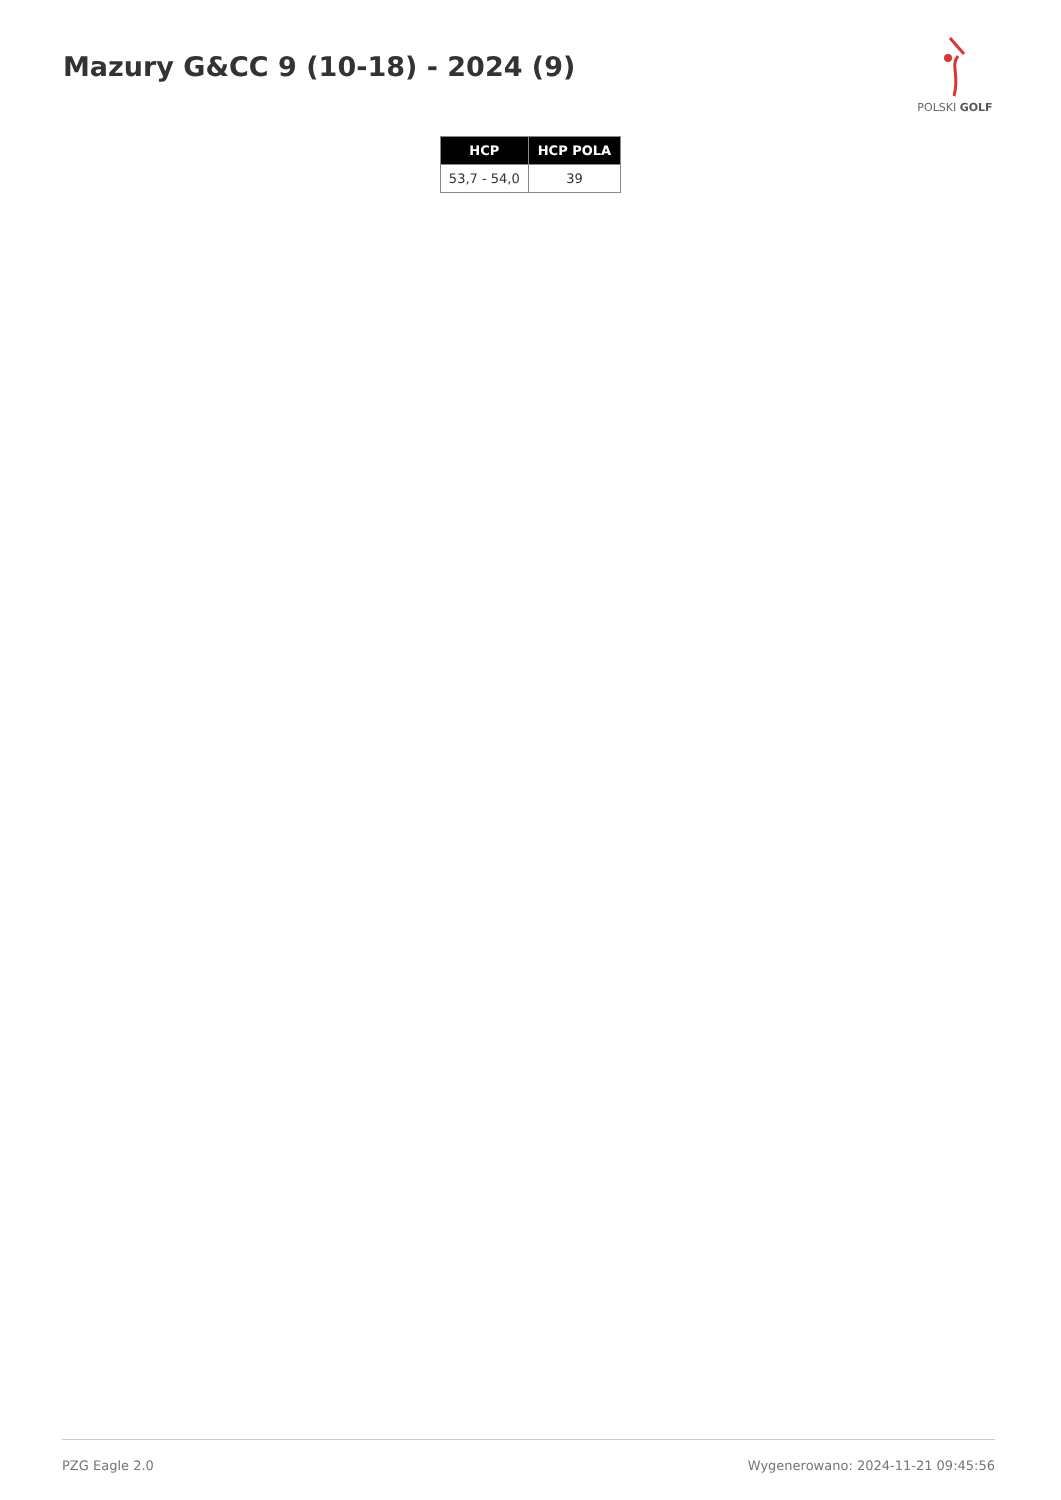Mazury G&CC 9 (10-18) - 2024 (9)
POLSKI GOLF
| HCP | HCP POLA |
| --- | --- |
| 53,7 - 54,0 | 39 |
PZG Eagle 2.0 Wygenerowano: 2024-11-21 09:45:56